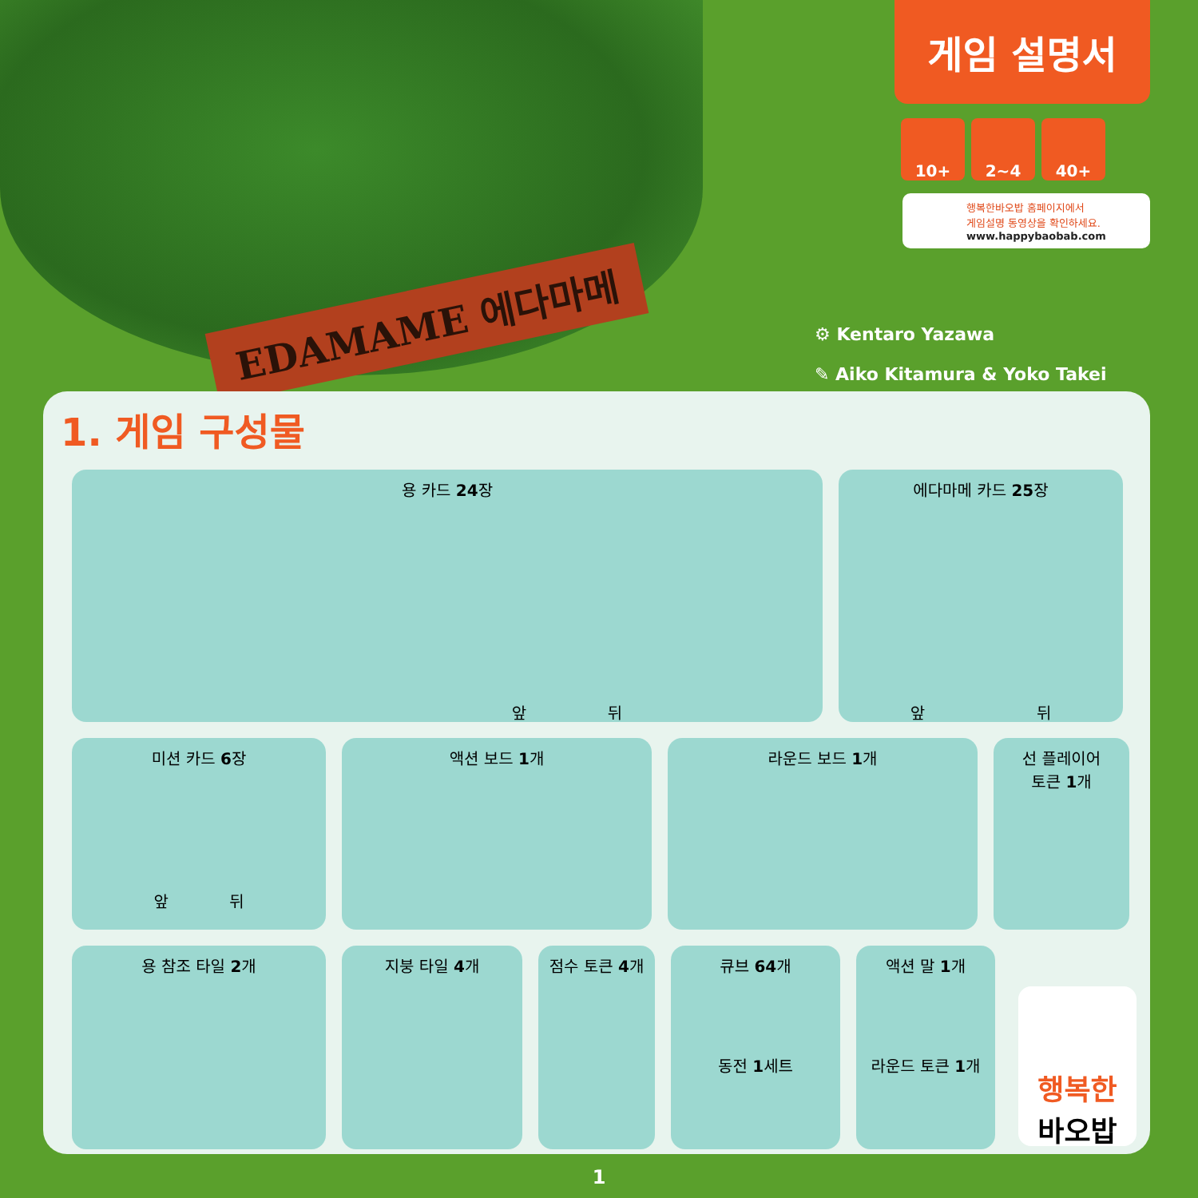EDAMAME 에다마메
게임 설명서
10+ 2~4 40+
행복한바오밥 홈페이지에서
게임설명 동영상을 확인하세요.
www.happybaobab.com
⚙ Kentaro Yazawa
✎ Aiko Kitamura & Yoko Takei
1. 게임 구성물
용 카드 24장
앞 뒤
에다마메 카드 25장
앞 뒤
미션 카드 6장
앞 뒤
액션 보드 1개
라운드 보드 1개
선 플레이어
토큰 1개
용 참조 타일 2개
지붕 타일 4개
점수 토큰 4개
큐브 64개
동전 1세트
액션 말 1개
라운드 토큰 1개
행복한
바오밥
1